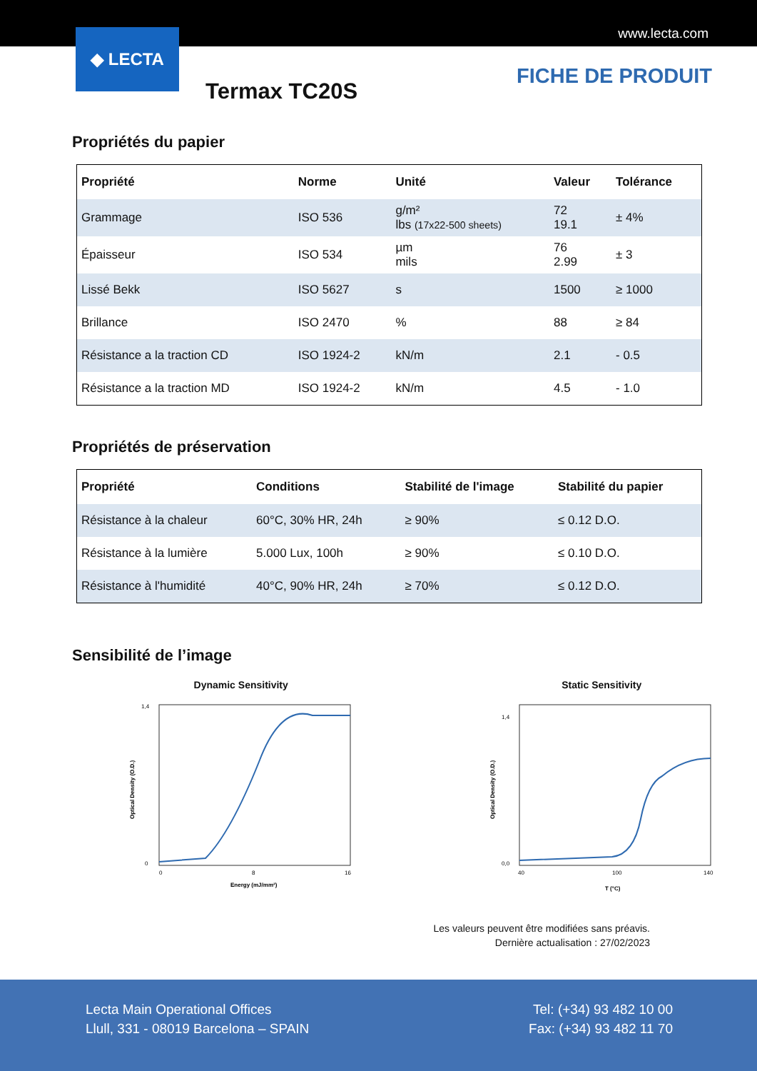www.lecta.com
◆ LECTA
Termax TC20S
FICHE DE PRODUIT
Propriétés du papier
| Propriété | Norme | Unité | Valeur | Tolérance |
| --- | --- | --- | --- | --- |
| Grammage | ISO 536 | g/m² lbs (17x22-500 sheets) | 72 19.1 | ± 4% |
| Épaisseur | ISO 534 | µm mils | 76 2.99 | ± 3 |
| Lissé Bekk | ISO 5627 | s | 1500 | ≥ 1000 |
| Brillance | ISO 2470 | % | 88 | ≥ 84 |
| Résistance a la traction CD | ISO 1924-2 | kN/m | 2.1 | - 0.5 |
| Résistance a la traction MD | ISO 1924-2 | kN/m | 4.5 | - 1.0 |
Propriétés de préservation
| Propriété | Conditions | Stabilité de l'image | Stabilité du papier |
| --- | --- | --- | --- |
| Résistance à la chaleur | 60°C, 30% HR, 24h | ≥ 90% | ≤ 0.12 D.O. |
| Résistance à la lumière | 5.000 Lux, 100h | ≥ 90% | ≤ 0.10 D.O. |
| Résistance à l'humidité | 40°C, 90% HR, 24h | ≥ 70% | ≤ 0.12 D.O. |
Sensibilité de l’image
Dynamic Sensitivity
0
1,4
0
8
16
Energy (mJ/mm²)
Optical Density (O.D.)
Static Sensitivity
0,0
1,4
40
100
140
T (°C)
Optical Density (O.D.)
Les valeurs peuvent être modifiées sans préavis.
Dernière actualisation : 27/02/2023
Lecta Main Operational Offices
Llull, 331 - 08019 Barcelona – SPAIN
Tel: (+34) 93 482 10 00
Fax: (+34) 93 482 11 70